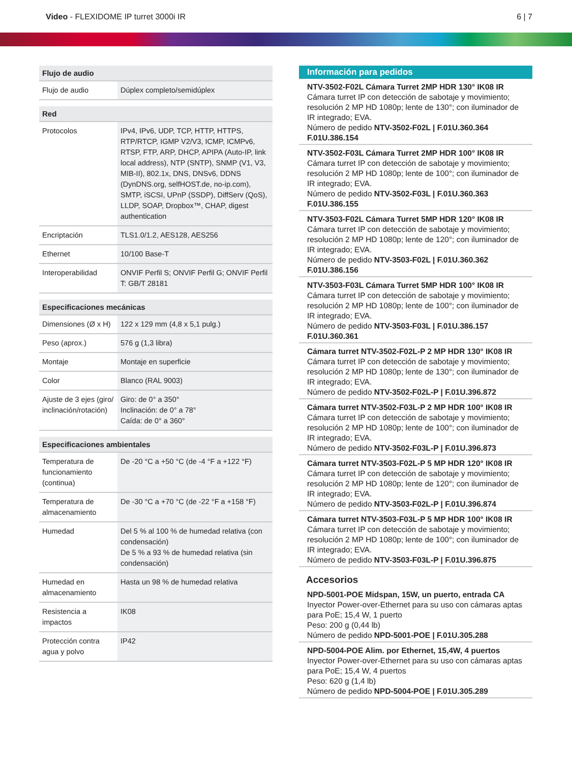Video - FLEXIDOME IP turret 3000i IR
6 | 7
| Flujo de audio | |
| --- | --- |
| Flujo de audio | Dúplex completo/semidúplex |
| Red | |
| --- | --- |
| Protocolos | IPv4, IPv6, UDP, TCP, HTTP, HTTPS, RTP/RTCP, IGMP V2/V3, ICMP, ICMPv6, RTSP, FTP, ARP, DHCP, APIPA (Auto-IP, link local address), NTP (SNTP), SNMP (V1, V3, MIB-II), 802.1x, DNS, DNSv6, DDNS (DynDNS.org, selfHOST.de, no-ip.com), SMTP, iSCSI, UPnP (SSDP), DiffServ (QoS), LLDP, SOAP, Dropbox™, CHAP, digest authentication |
| Encriptación | TLS1.0/1.2, AES128, AES256 |
| Ethernet | 10/100 Base-T |
| Interoperabilidad | ONVIF Perfil S; ONVIF Perfil G; ONVIF Perfil T: GB/T 28181 |
| Especificaciones mecánicas | |
| --- | --- |
| Dimensiones (Ø x H) | 122 x 129 mm (4,8 x 5,1 pulg.) |
| Peso (aprox.) | 576 g (1,3 libra) |
| Montaje | Montaje en superficie |
| Color | Blanco (RAL 9003) |
| Ajuste de 3 ejes (giro/ inclinación/rotación) | Giro: de 0° a 350° Inclinación: de 0° a 78° Caída: de 0° a 360° |
| Especificaciones ambientales | |
| --- | --- |
| Temperatura de funcionamiento (continua) | De -20 °C a +50 °C (de -4 °F a +122 °F) |
| Temperatura de almacenamiento | De -30 °C a +70 °C (de -22 °F a +158 °F) |
| Humedad | Del 5 % al 100 % de humedad relativa (con condensación) De 5 % a 93 % de humedad relativa (sin condensación) |
| Humedad en almacenamiento | Hasta un 98 % de humedad relativa |
| Resistencia a impactos | IK08 |
| Protección contra agua y polvo | IP42 |
Información para pedidos
NTV-3502-F02L Cámara Turret 2MP HDR 130° IK08 IR
Cámara turret IP con detección de sabotaje y movimiento; resolución 2 MP HD 1080p; lente de 130°; con iluminador de IR integrado; EVA.
Número de pedido NTV-3502-F02L | F.01U.360.364 F.01U.386.154
NTV-3502-F03L Cámara Turret 2MP HDR 100° IK08 IR
Cámara turret IP con detección de sabotaje y movimiento; resolución 2 MP HD 1080p; lente de 100°; con iluminador de IR integrado; EVA.
Número de pedido NTV-3502-F03L | F.01U.360.363 F.01U.386.155
NTV-3503-F02L Cámara Turret 5MP HDR 120° IK08 IR
Cámara turret IP con detección de sabotaje y movimiento; resolución 2 MP HD 1080p; lente de 120°; con iluminador de IR integrado; EVA.
Número de pedido NTV-3503-F02L | F.01U.360.362 F.01U.386.156
NTV-3503-F03L Cámara Turret 5MP HDR 100° IK08 IR
Cámara turret IP con detección de sabotaje y movimiento; resolución 2 MP HD 1080p; lente de 100°; con iluminador de IR integrado; EVA.
Número de pedido NTV-3503-F03L | F.01U.386.157 F.01U.360.361
Cámara turret NTV-3502-F02L-P 2 MP HDR 130° IK08 IR
Cámara turret IP con detección de sabotaje y movimiento; resolución 2 MP HD 1080p; lente de 130°; con iluminador de IR integrado; EVA.
Número de pedido NTV-3502-F02L-P | F.01U.396.872
Cámara turret NTV-3502-F03L-P 2 MP HDR 100° IK08 IR
Cámara turret IP con detección de sabotaje y movimiento; resolución 2 MP HD 1080p; lente de 100°; con iluminador de IR integrado; EVA.
Número de pedido NTV-3502-F03L-P | F.01U.396.873
Cámara turret NTV-3503-F02L-P 5 MP HDR 120° IK08 IR
Cámara turret IP con detección de sabotaje y movimiento; resolución 2 MP HD 1080p; lente de 120°; con iluminador de IR integrado; EVA.
Número de pedido NTV-3503-F02L-P | F.01U.396.874
Cámara turret NTV-3503-F03L-P 5 MP HDR 100° IK08 IR
Cámara turret IP con detección de sabotaje y movimiento; resolución 2 MP HD 1080p; lente de 100°; con iluminador de IR integrado; EVA.
Número de pedido NTV-3503-F03L-P | F.01U.396.875
Accesorios
NPD-5001-POE Midspan, 15W, un puerto, entrada CA
Inyector Power-over-Ethernet para su uso con cámaras aptas para PoE; 15,4 W, 1 puerto
Peso: 200 g (0,44 lb)
Número de pedido NPD-5001-POE | F.01U.305.288
NPD-5004-POE Alim. por Ethernet, 15,4W, 4 puertos
Inyector Power-over-Ethernet para su uso con cámaras aptas para PoE; 15,4 W, 4 puertos
Peso: 620 g (1,4 lb)
Número de pedido NPD-5004-POE | F.01U.305.289